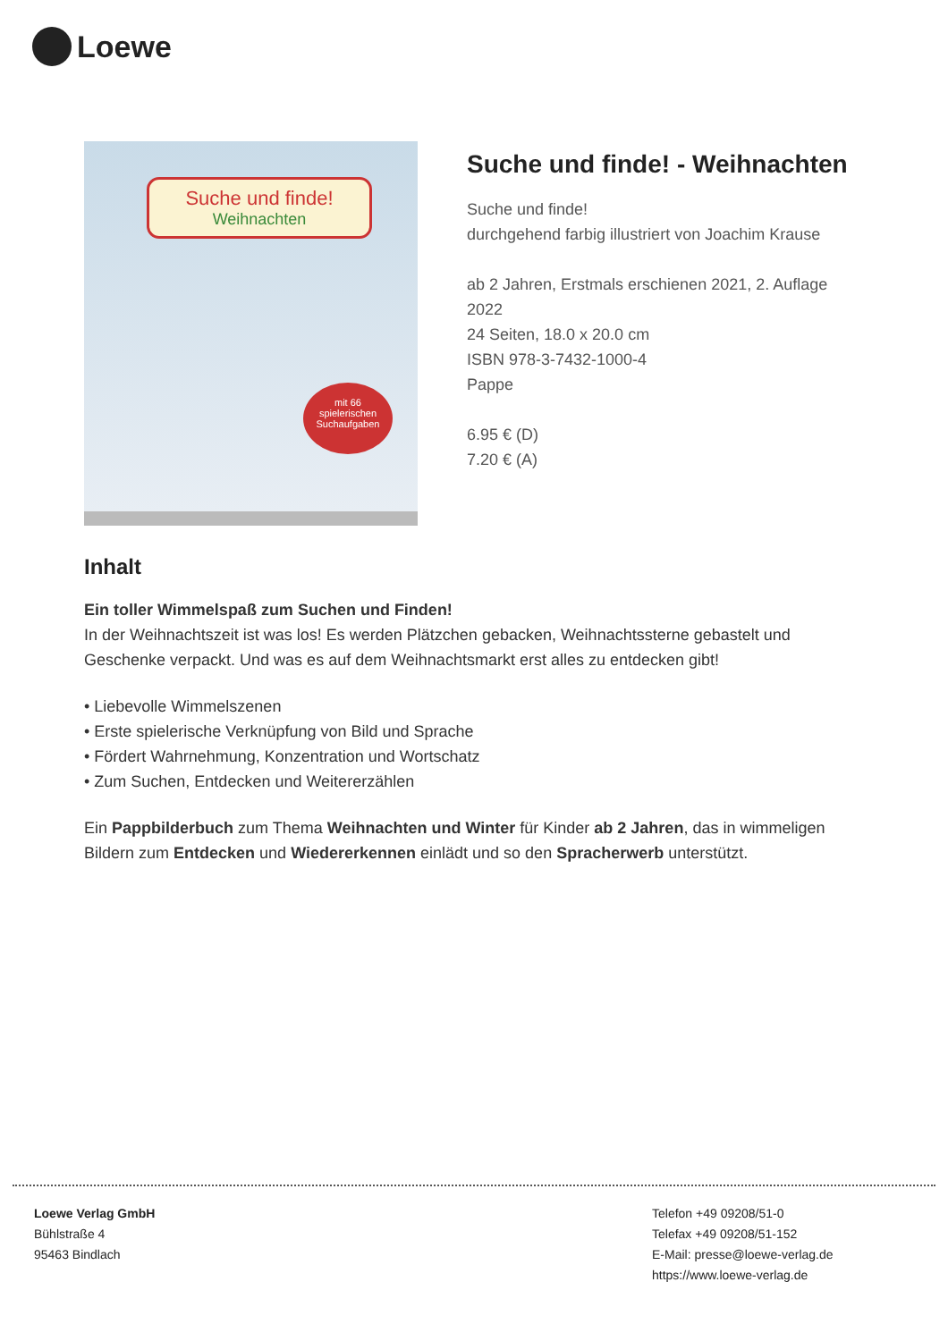Loewe
Suche und finde!
Weihnachten
mit 66
spielerischen
Suchaufgaben
Suche und finde! - Weihnachten
Suche und finde!
durchgehend farbig illustriert von Joachim Krause
ab 2 Jahren, Erstmals erschienen 2021, 2. Auflage
2022
24 Seiten, 18.0 x 20.0 cm
ISBN 978-3-7432-1000-4
Pappe
6.95 € (D)
7.20 € (A)
Inhalt
Ein toller Wimmelspaß zum Suchen und Finden!
In der Weihnachtszeit ist was los! Es werden Plätzchen gebacken, Weihnachtssterne gebastelt und Geschenke verpackt. Und was es auf dem Weihnachtsmarkt erst alles zu entdecken gibt!
• Liebevolle Wimmelszenen
• Erste spielerische Verknüpfung von Bild und Sprache
• Fördert Wahrnehmung, Konzentration und Wortschatz
• Zum Suchen, Entdecken und Weitererzählen
Ein Pappbilderbuch zum Thema Weihnachten und Winter für Kinder ab 2 Jahren, das in wimmeligen Bildern zum Entdecken und Wiedererkennen einlädt und so den Spracherwerb unterstützt.
Loewe Verlag GmbH
Bühlstraße 4
95463 Bindlach
Telefon +49 09208/51-0
Telefax +49 09208/51-152
E-Mail: presse@loewe-verlag.de
https://www.loewe-verlag.de